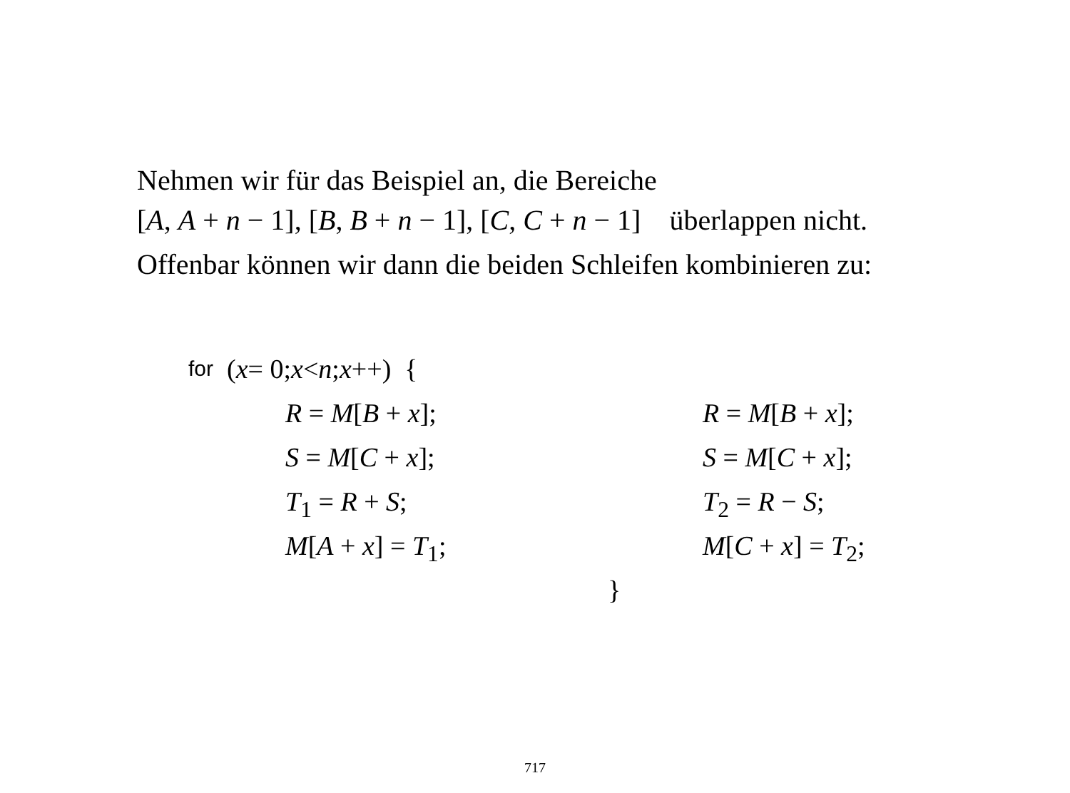Nehmen wir für das Beispiel an, die Bereiche
[A, A + n − 1], [B, B + n − 1], [C, C + n − 1] überlappen nicht.
Offenbar können wir dann die beiden Schleifen kombinieren zu:
for (x = 0; x < n; x ++) {
R = M[B + x]; R = M[B + x];
S = M[C + x]; S = M[C + x];
T<sub>1</sub> = R + S; T<sub>2</sub> = R − S;
M[A + x] = T<sub>1</sub>; M[C + x] = T<sub>2</sub>;
}
717